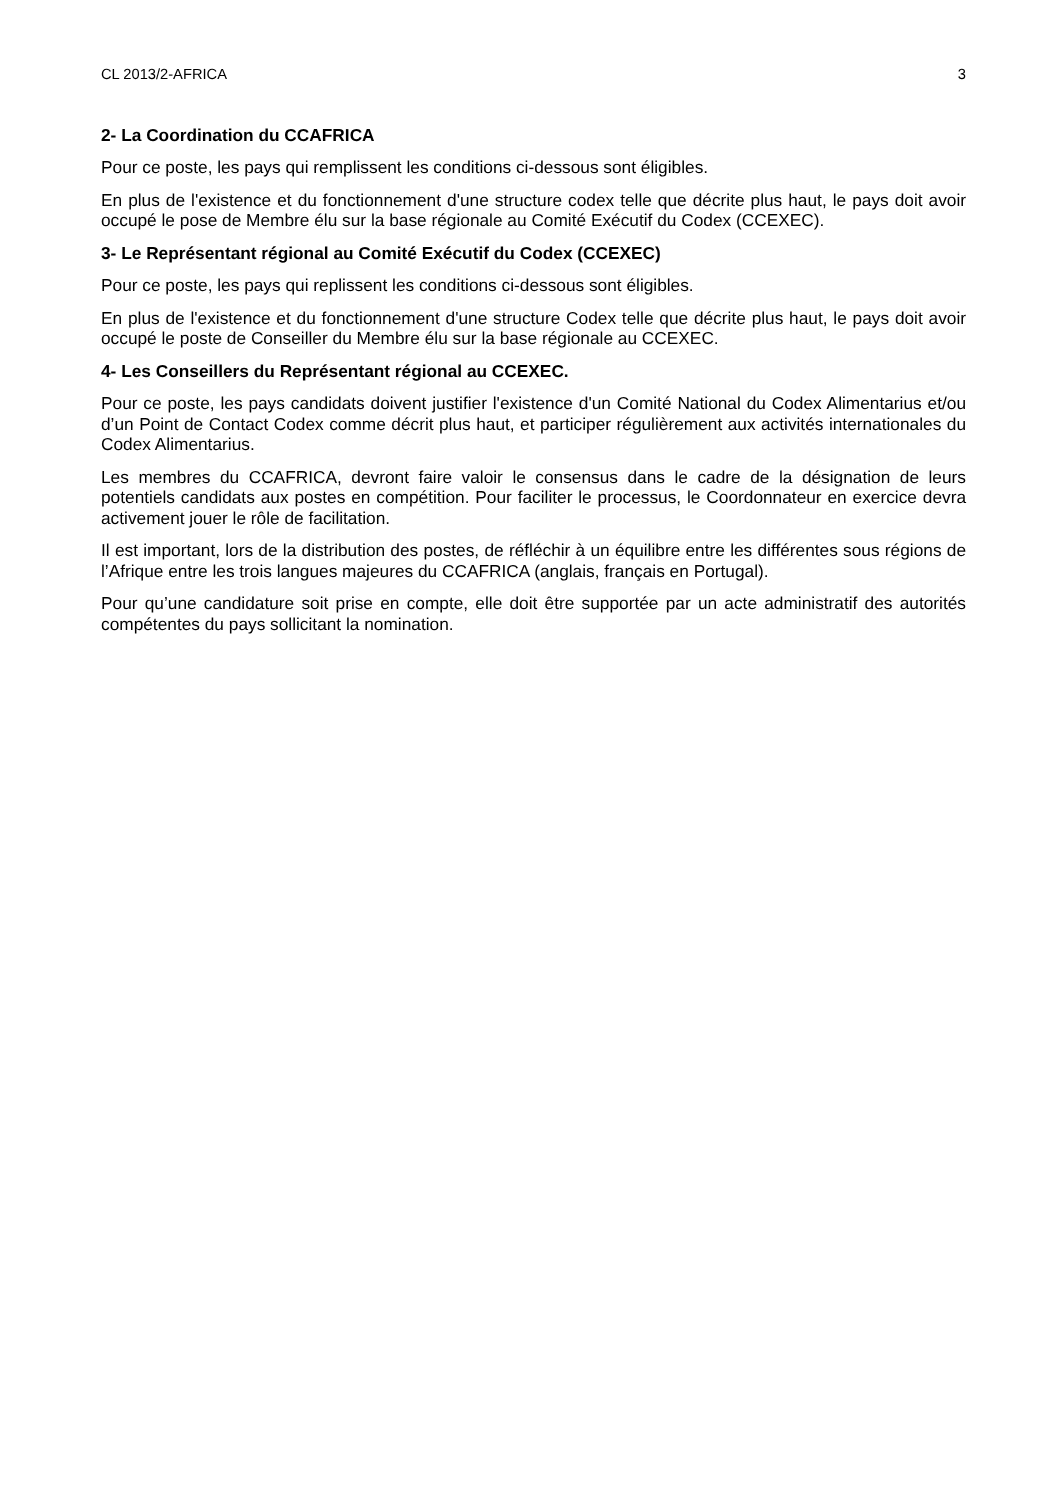CL 2013/2-AFRICA 3
2- La Coordination du CCAFRICA
Pour ce poste, les pays qui remplissent les conditions ci-dessous sont éligibles.
En plus de l'existence et du fonctionnement d'une structure codex telle que décrite plus haut, le pays doit avoir occupé le pose de Membre élu sur la base régionale au Comité Exécutif du Codex (CCEXEC).
3- Le Représentant régional au Comité Exécutif du Codex (CCEXEC)
Pour ce poste, les pays qui replissent les conditions ci-dessous sont éligibles.
En plus de l'existence et du fonctionnement d'une structure Codex telle que décrite plus haut, le pays doit avoir occupé le poste de Conseiller du Membre élu sur la base régionale au CCEXEC.
4- Les Conseillers du Représentant régional au CCEXEC.
Pour ce poste, les pays candidats doivent justifier l'existence d'un Comité National du Codex Alimentarius et/ou d’un Point de Contact Codex comme décrit plus haut, et participer régulièrement aux activités internationales du Codex Alimentarius.
Les membres du CCAFRICA, devront faire valoir le consensus dans le cadre de la désignation de leurs potentiels candidats aux postes en compétition. Pour faciliter le processus, le Coordonnateur en exercice devra activement jouer le rôle de facilitation.
Il est important, lors de la distribution des postes, de réfléchir à un équilibre entre les différentes sous régions de l’Afrique entre les trois langues majeures du CCAFRICA (anglais, français en Portugal).
Pour qu’une candidature soit prise en compte, elle doit être supportée par un acte administratif des autorités compétentes du pays sollicitant la nomination.